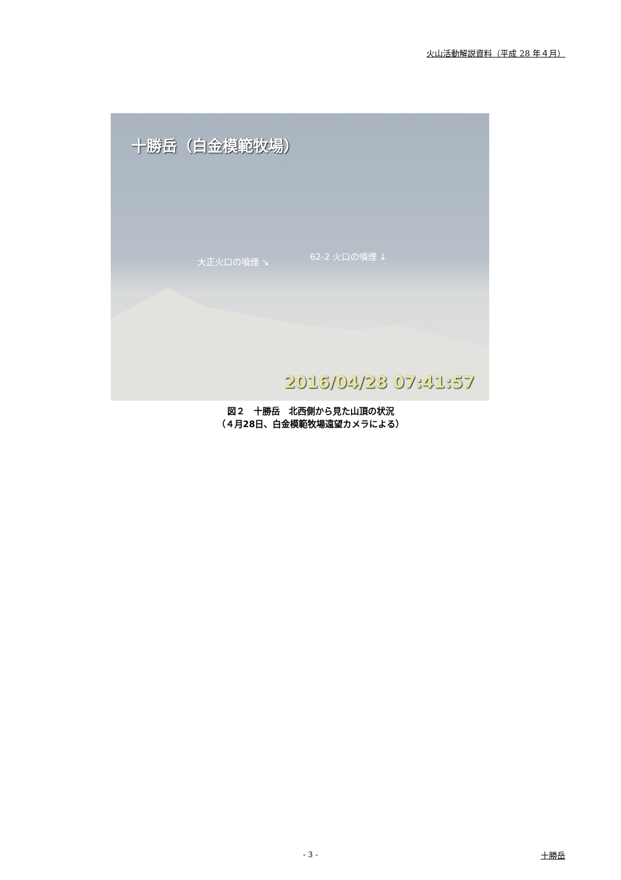火山活動解説資料（平成 28 年４月）
十勝岳（白金模範牧場）
大正火口の噴煙 ↘
62-2 火口の噴煙 ↓
2016/04/28 07:41:57
図２　十勝岳　北西側から見た山頂の状況
（４月28日、白金模範牧場遠望カメラによる）
- 3 - 十勝岳